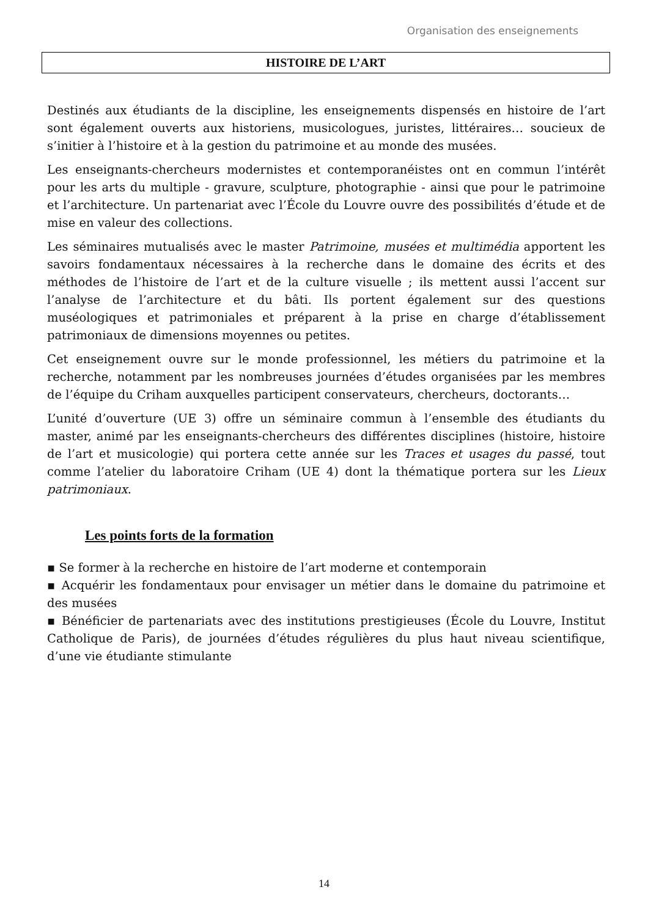Organisation des enseignements
HISTOIRE DE L’ART
Destinés aux étudiants de la discipline, les enseignements dispensés en histoire de l’art sont également ouverts aux historiens, musicologues, juristes, littéraires… soucieux de s’initier à l’histoire et à la gestion du patrimoine et au monde des musées.
Les enseignants-chercheurs modernistes et contemporanéistes ont en commun l’intérêt pour les arts du multiple - gravure, sculpture, photographie - ainsi que pour le patrimoine et l’architecture. Un partenariat avec l’École du Louvre ouvre des possibilités d’étude et de mise en valeur des collections.
Les séminaires mutualisés avec le master Patrimoine, musées et multimédia apportent les savoirs fondamentaux nécessaires à la recherche dans le domaine des écrits et des méthodes de l’histoire de l’art et de la culture visuelle ; ils mettent aussi l’accent sur l’analyse de l’architecture et du bâti. Ils portent également sur des questions muséologiques et patrimoniales et préparent à la prise en charge d’établissement patrimoniaux de dimensions moyennes ou petites.
Cet enseignement ouvre sur le monde professionnel, les métiers du patrimoine et la recherche, notamment par les nombreuses journées d’études organisées par les membres de l’équipe du Criham auxquelles participent conservateurs, chercheurs, doctorants…
L’unité d’ouverture (UE 3) offre un séminaire commun à l’ensemble des étudiants du master, animé par les enseignants-chercheurs des différentes disciplines (histoire, histoire de l’art et musicologie) qui portera cette année sur les Traces et usages du passé, tout comme l’atelier du laboratoire Criham (UE 4) dont la thématique portera sur les Lieux patrimoniaux.
Les points forts de la formation
▪ Se former à la recherche en histoire de l’art moderne et contemporain
▪ Acquérir les fondamentaux pour envisager un métier dans le domaine du patrimoine et des musées
▪ Bénéficier de partenariats avec des institutions prestigieuses (École du Louvre, Institut Catholique de Paris), de journées d’études régulières du plus haut niveau scientifique, d’une vie étudiante stimulante
14